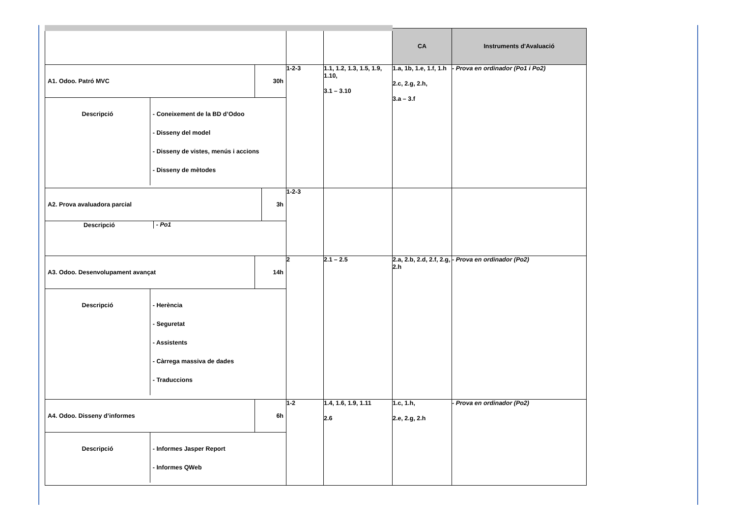| | | | CA | Instruments d'Avaluació |
| --- | --- | --- | --- | --- |
| / A1. Odoo. Patró MVC / / 30h / / Descripció / - Coneixement de la BD d’Odoo - Disseny del model - Disseny de vistes, menús i accions - Disseny de mètodes / / | 1-2-3 | 1.1, 1.2, 1.3, 1.5, 1.9, 1.10, 3.1 – 3.10 | 1.a, 1b, 1.e, 1.f, 1.h 2.c, 2.g, 2.h, 3.a – 3.f | - Prova en ordinador (Po1 i Po2) |
| / A2. Prova avaluadora parcial / / 3h / / Descripció / - Po1 / / | 1-2-3 | | | |
| / A3. Odoo. Desenvolupament avançat / / 14h / / Descripció / - Herència - Seguretat - Assistents - Càrrega massiva de dades - Traduccions / / | 2 | 2.1 – 2.5 | 2.a, 2.b, 2.d, 2.f, 2.g, 2.h | - Prova en ordinador (Po2) |
| / A4. Odoo. Disseny d’informes / / 6h / / Descripció / - Informes Jasper Report - Informes QWeb / / | 1-2 | 1.4, 1.6, 1.9, 1.11 2.6 | 1.c, 1.h, 2.e, 2.g, 2.h | - Prova en ordinador (Po2) |